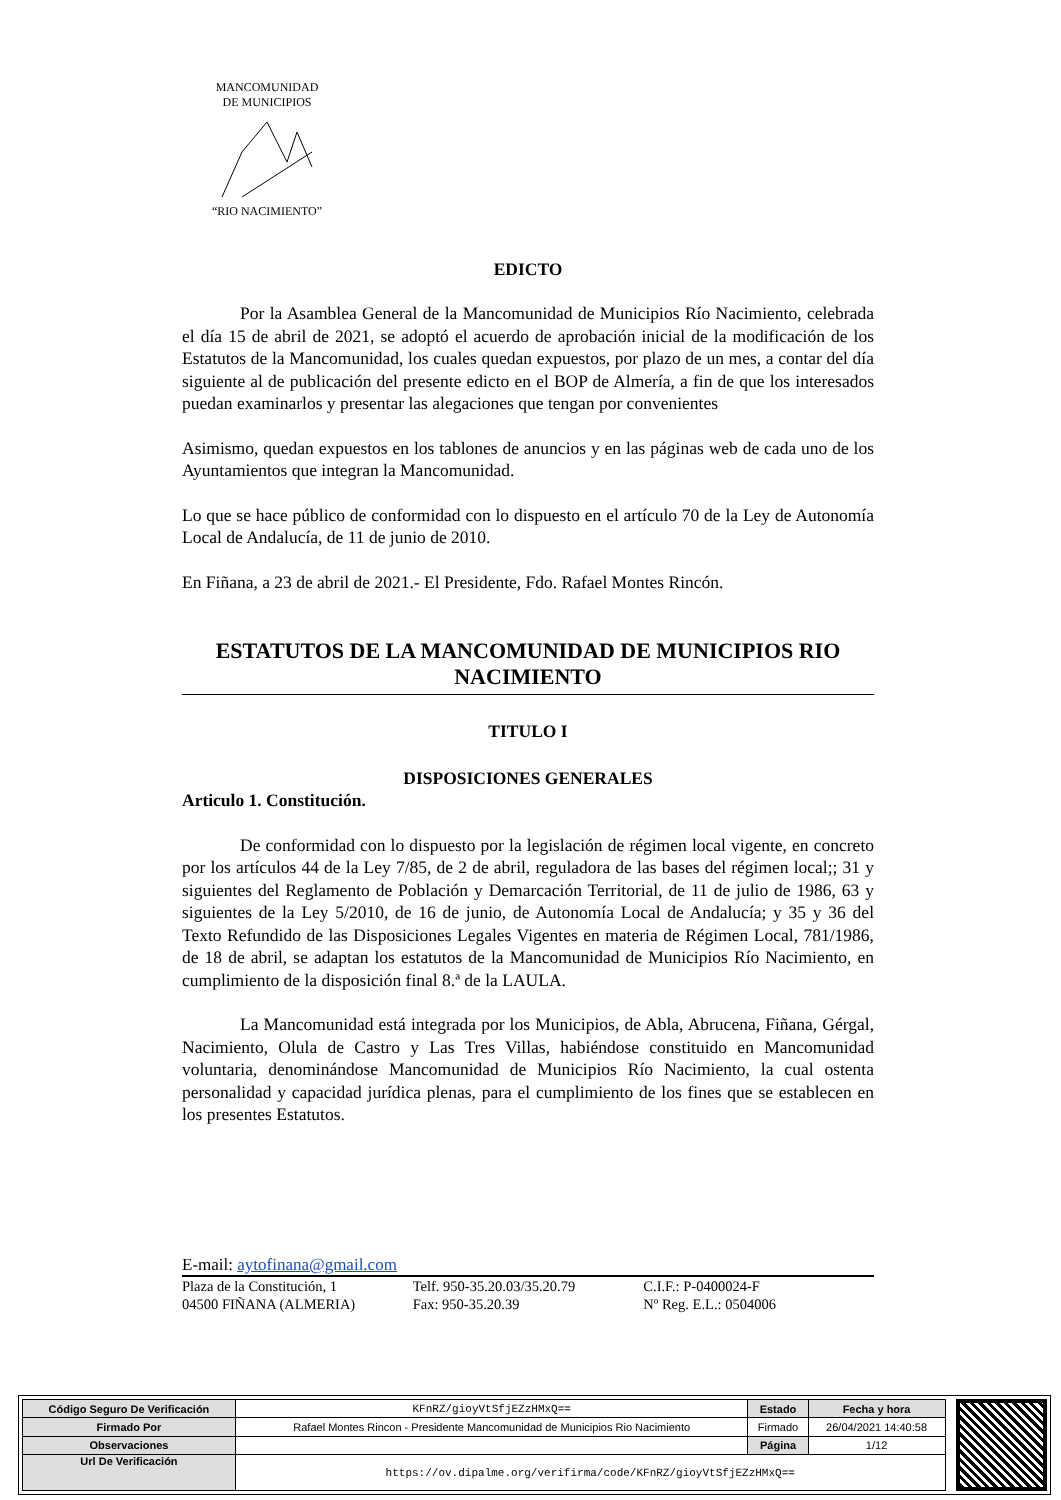MANCOMUNIDAD
DE MUNICIPIOS “RIO NACIMIENTO”
EDICTO
Por la Asamblea General de la Mancomunidad de Municipios Río Nacimiento, celebrada el día 15 de abril de 2021, se adoptó el acuerdo de aprobación inicial de la modificación de los Estatutos de la Mancomunidad, los cuales quedan expuestos, por plazo de un mes, a contar del día siguiente al de publicación del presente edicto en el BOP de Almería, a fin de que los interesados puedan examinarlos y presentar las alegaciones que tengan por convenientes
Asimismo, quedan expuestos en los tablones de anuncios y en las páginas web de cada uno de los Ayuntamientos que integran la Mancomunidad.
Lo que se hace público de conformidad con lo dispuesto en el artículo 70 de la Ley de Autonomía Local de Andalucía, de 11 de junio de 2010.
En Fiñana, a 23 de abril de 2021.- El Presidente, Fdo. Rafael Montes Rincón.
ESTATUTOS DE LA MANCOMUNIDAD DE MUNICIPIOS RIO NACIMIENTO
TITULO I
DISPOSICIONES GENERALES
Articulo 1. Constitución.
De conformidad con lo dispuesto por la legislación de régimen local vigente, en concreto por los artículos 44 de la Ley 7/85, de 2 de abril, reguladora de las bases del régimen local;; 31 y siguientes del Reglamento de Población y Demarcación Territorial, de 11 de julio de 1986, 63 y siguientes de la Ley 5/2010, de 16 de junio, de Autonomía Local de Andalucía; y 35 y 36 del Texto Refundido de las Disposiciones Legales Vigentes en materia de Régimen Local, 781/1986, de 18 de abril, se adaptan los estatutos de la Mancomunidad de Municipios Río Nacimiento, en cumplimiento de la disposición final 8.ª de la LAULA.
La Mancomunidad está integrada por los Municipios, de Abla, Abrucena, Fiñana, Gérgal, Nacimiento, Olula de Castro y Las Tres Villas, habiéndose constituido en Mancomunidad voluntaria, denominándose Mancomunidad de Municipios Río Nacimiento, la cual ostenta personalidad y capacidad jurídica plenas, para el cumplimiento de los fines que se establecen en los presentes Estatutos.
E-mail: aytofinana@gmail.com
Plaza de la Constitución, 1
04500 FIÑANA (ALMERIA)
Telf. 950-35.20.03/35.20.79
Fax: 950-35.20.39
C.I.F.: P-0400024-F
Nº Reg. E.L.: 0504006
| Código Seguro De Verificación | KFnRZ/gioyVtSfjEZzHMxQ== | Estado | Fecha y hora |
| Firmado Por | Rafael Montes Rincon - Presidente Mancomunidad de Municipios Rio Nacimiento | Firmado | 26/04/2021 14:40:58 |
| Observaciones | | Página | 1/12 |
| Url De Verificación | https://ov.dipalme.org/verifirma/code/KFnRZ/gioyVtSfjEZzHMxQ== | | |